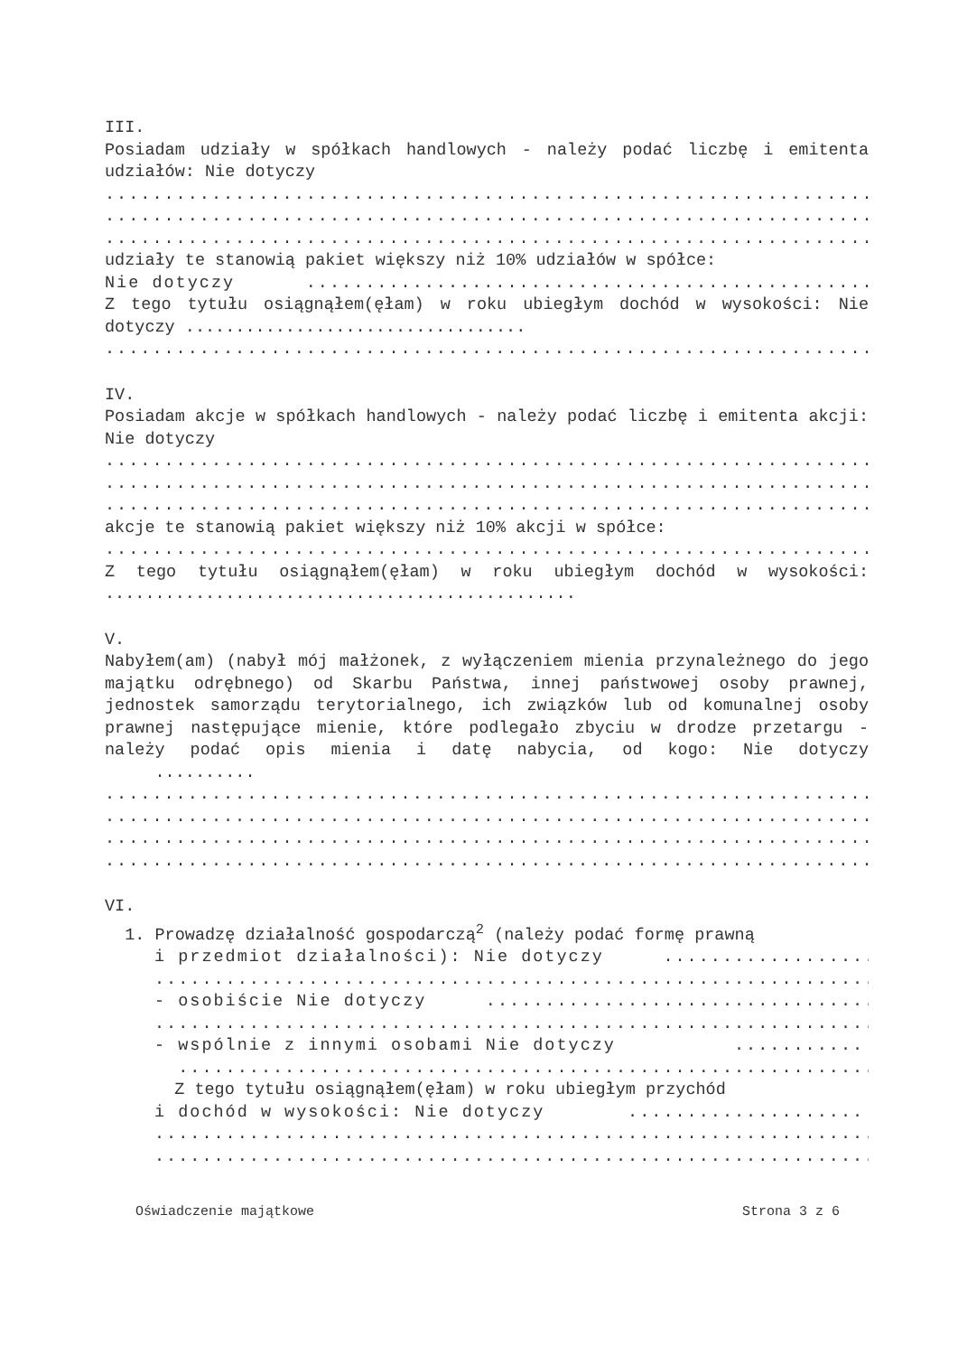III.
Posiadam udziały w spółkach handlowych - należy podać liczbę i emitenta udziałów: Nie dotyczy
..............................................................................
..............................................................................
..............................................................................
udziały te stanowią pakiet większy niż 10% udziałów w spółce:
Nie dotyczy ..................................................
Z tego tytułu osiągnąłem(ęłam) w roku ubiegłym dochód w wysokości: Nie dotyczy ..................................
..............................................................................
IV.
Posiadam akcje w spółkach handlowych - należy podać liczbę i emitenta akcji: Nie dotyczy
..............................................................................
..............................................................................
..............................................................................
akcje te stanowią pakiet większy niż 10% akcji w spółce:
..............................................................................
Z tego tytułu osiągnąłem(ęłam) w roku ubiegłym dochód w wysokości: ...............................................
V.
Nabyłem(am) (nabył mój małżonek, z wyłączeniem mienia przynależnego do jego majątku odrębnego) od Skarbu Państwa, innej państwowej osoby prawnej, jednostek samorządu terytorialnego, ich związków lub od komunalnej osoby prawnej następujące mienie, które podlegało zbyciu w drodze przetargu - należy podać opis mienia i datę nabycia, od kogo: Nie dotyczy ..........
..............................................................................
..............................................................................
..............................................................................
..............................................................................
VI.
1. Prowadzę działalność gospodarczą<sup>2</sup> (należy podać formę prawną
i przedmiot działalności): Nie dotyczy ..................
......................................................................
- osobiście Nie dotyczy .................................
......................................................................
- wspólnie z innymi osobami Nie dotyczy ...........
...................................................................
Z tego tytułu osiągnąłem(ęłam) w roku ubiegłym przychód
i dochód w wysokości: Nie dotyczy ....................
......................................................................
......................................................................
Oświadczenie majątkowe Strona 3 z 6